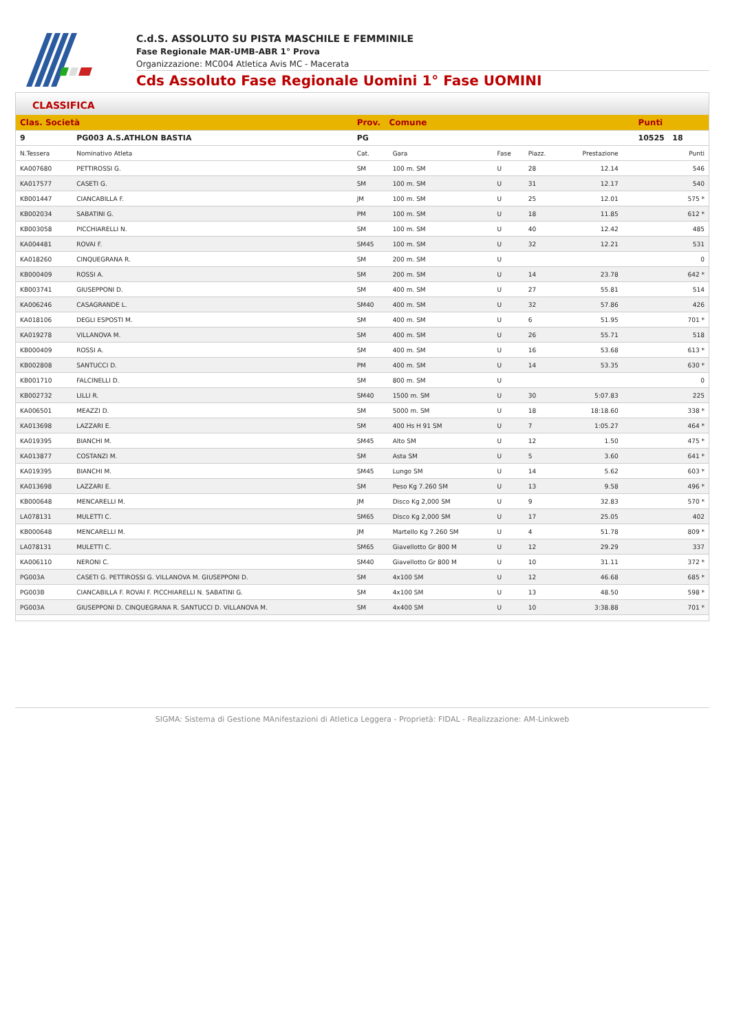C.d.S. ASSOLUTO SU PISTA MASCHILE E FEMMINILE
Fase Regionale MAR-UMB-ABR 1° Prova
Organizzazione: MC004 Atletica Avis MC - Macerata
Cds Assoluto Fase Regionale Uomini 1° Fase UOMINI
CLASSIFICA
| Clas. Società | | Prov. Comune | | | | | | Punti |
| --- | --- | --- | --- | --- | --- | --- | --- | --- |
| 9 | PG003 A.S.ATHLON BASTIA | PG | | | | | | 10525 18 |
| N.Tessera | Nominativo Atleta | Cat. | Gara | Fase | Piazz. | Prestazione | | Punti |
| KA007680 | PETTIROSSI G. | SM | 100 m. SM | U | 28 | 12.14 | | 546 |
| KA017577 | CASETI G. | SM | 100 m. SM | U | 31 | 12.17 | | 540 |
| KB001447 | CIANCABILLA F. | JM | 100 m. SM | U | 25 | 12.01 | | 575 * |
| KB002034 | SABATINI G. | PM | 100 m. SM | U | 18 | 11.85 | | 612 * |
| KB003058 | PICCHIARELLI N. | SM | 100 m. SM | U | 40 | 12.42 | | 485 |
| KA004481 | ROVAI F. | SM45 | 100 m. SM | U | 32 | 12.21 | | 531 |
| KA018260 | CINQUEGRANA R. | SM | 200 m. SM | U | | | | 0 |
| KB000409 | ROSSI A. | SM | 200 m. SM | U | 14 | 23.78 | | 642 * |
| KB003741 | GIUSEPPONI D. | SM | 400 m. SM | U | 27 | 55.81 | | 514 |
| KA006246 | CASAGRANDE L. | SM40 | 400 m. SM | U | 32 | 57.86 | | 426 |
| KA018106 | DEGLI ESPOSTI M. | SM | 400 m. SM | U | 6 | 51.95 | | 701 * |
| KA019278 | VILLANOVA M. | SM | 400 m. SM | U | 26 | 55.71 | | 518 |
| KB000409 | ROSSI A. | SM | 400 m. SM | U | 16 | 53.68 | | 613 * |
| KB002808 | SANTUCCI D. | PM | 400 m. SM | U | 14 | 53.35 | | 630 * |
| KB001710 | FALCINELLI D. | SM | 800 m. SM | U | | | | 0 |
| KB002732 | LILLI R. | SM40 | 1500 m. SM | U | 30 | 5:07.83 | | 225 |
| KA006501 | MEAZZI D. | SM | 5000 m. SM | U | 18 | 18:18.60 | | 338 * |
| KA013698 | LAZZARI E. | SM | 400 Hs H 91 SM | U | 7 | 1:05.27 | | 464 * |
| KA019395 | BIANCHI M. | SM45 | Alto SM | U | 12 | 1.50 | | 475 * |
| KA013877 | COSTANZI M. | SM | Asta SM | U | 5 | 3.60 | | 641 * |
| KA019395 | BIANCHI M. | SM45 | Lungo SM | U | 14 | 5.62 | | 603 * |
| KA013698 | LAZZARI E. | SM | Peso Kg 7.260 SM | U | 13 | 9.58 | | 496 * |
| KB000648 | MENCARELLI M. | JM | Disco Kg 2,000 SM | U | 9 | 32.83 | | 570 * |
| LA078131 | MULETTI C. | SM65 | Disco Kg 2,000 SM | U | 17 | 25.05 | | 402 |
| KB000648 | MENCARELLI M. | JM | Martello Kg 7.260 SM | U | 4 | 51.78 | | 809 * |
| LA078131 | MULETTI C. | SM65 | Giavellotto Gr 800 M | U | 12 | 29.29 | | 337 |
| KA006110 | NERONI C. | SM40 | Giavellotto Gr 800 M | U | 10 | 31.11 | | 372 * |
| PG003A | CASETI G. PETTIROSSI G. VILLANOVA M. GIUSEPPONI D. | SM | 4x100 SM | U | 12 | 46.68 | | 685 * |
| PG003B | CIANCABILLA F. ROVAI F. PICCHIARELLI N. SABATINI G. | SM | 4x100 SM | U | 13 | 48.50 | | 598 * |
| PG003A | GIUSEPPONI D. CINQUEGRANA R. SANTUCCI D. VILLANOVA M. | SM | 4x400 SM | U | 10 | 3:38.88 | | 701 * |
SIGMA: Sistema di Gestione MAnifestazioni di Atletica Leggera - Proprietà: FIDAL - Realizzazione: AM-Linkweb